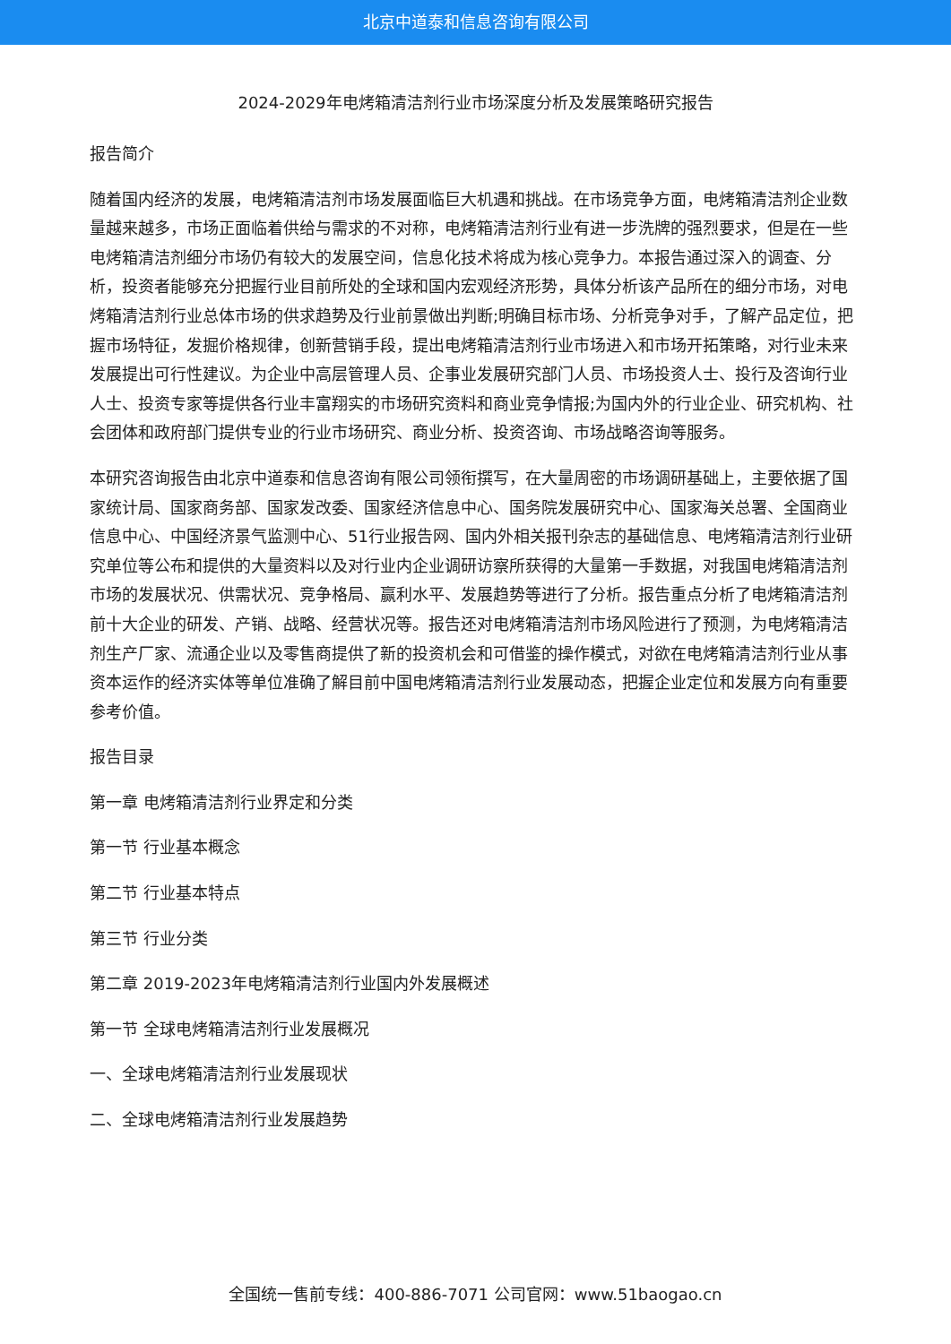北京中道泰和信息咨询有限公司
2024-2029年电烤箱清洁剂行业市场深度分析及发展策略研究报告
报告简介
随着国内经济的发展，电烤箱清洁剂市场发展面临巨大机遇和挑战。在市场竞争方面，电烤箱清洁剂企业数量越来越多，市场正面临着供给与需求的不对称，电烤箱清洁剂行业有进一步洗牌的强烈要求，但是在一些电烤箱清洁剂细分市场仍有较大的发展空间，信息化技术将成为核心竞争力。本报告通过深入的调查、分析，投资者能够充分把握行业目前所处的全球和国内宏观经济形势，具体分析该产品所在的细分市场，对电烤箱清洁剂行业总体市场的供求趋势及行业前景做出判断;明确目标市场、分析竞争对手，了解产品定位，把握市场特征，发掘价格规律，创新营销手段，提出电烤箱清洁剂行业市场进入和市场开拓策略，对行业未来发展提出可行性建议。为企业中高层管理人员、企事业发展研究部门人员、市场投资人士、投行及咨询行业人士、投资专家等提供各行业丰富翔实的市场研究资料和商业竞争情报;为国内外的行业企业、研究机构、社会团体和政府部门提供专业的行业市场研究、商业分析、投资咨询、市场战略咨询等服务。
本研究咨询报告由北京中道泰和信息咨询有限公司领衔撰写，在大量周密的市场调研基础上，主要依据了国家统计局、国家商务部、国家发改委、国家经济信息中心、国务院发展研究中心、国家海关总署、全国商业信息中心、中国经济景气监测中心、51行业报告网、国内外相关报刊杂志的基础信息、电烤箱清洁剂行业研究单位等公布和提供的大量资料以及对行业内企业调研访察所获得的大量第一手数据，对我国电烤箱清洁剂市场的发展状况、供需状况、竞争格局、赢利水平、发展趋势等进行了分析。报告重点分析了电烤箱清洁剂前十大企业的研发、产销、战略、经营状况等。报告还对电烤箱清洁剂市场风险进行了预测，为电烤箱清洁剂生产厂家、流通企业以及零售商提供了新的投资机会和可借鉴的操作模式，对欲在电烤箱清洁剂行业从事资本运作的经济实体等单位准确了解目前中国电烤箱清洁剂行业发展动态，把握企业定位和发展方向有重要参考价值。
报告目录
第一章 电烤箱清洁剂行业界定和分类
第一节 行业基本概念
第二节 行业基本特点
第三节 行业分类
第二章 2019-2023年电烤箱清洁剂行业国内外发展概述
第一节 全球电烤箱清洁剂行业发展概况
一、全球电烤箱清洁剂行业发展现状
二、全球电烤箱清洁剂行业发展趋势
全国统一售前专线：400-886-7071 公司官网：www.51baogao.cn